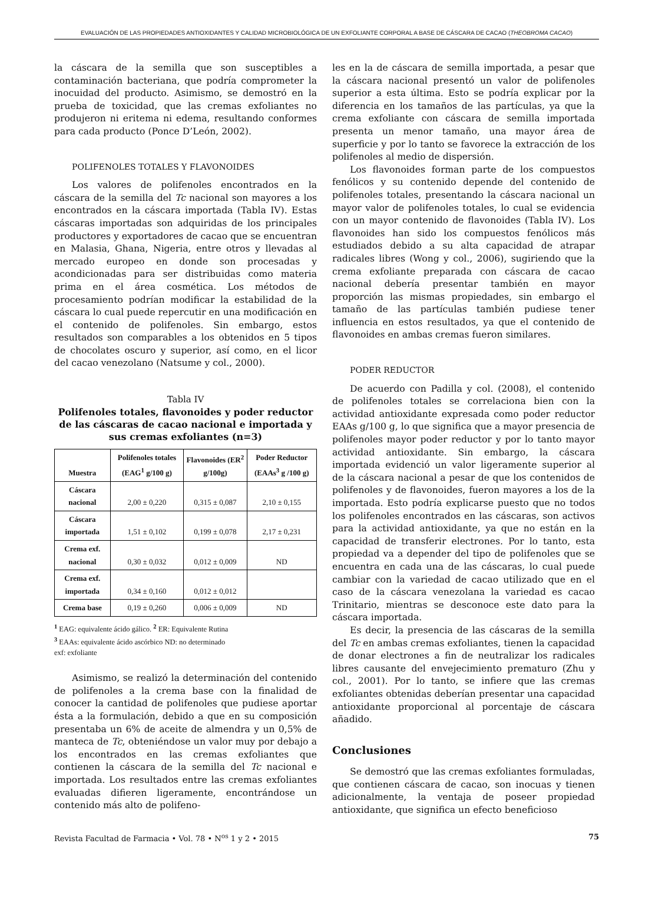EVALUACIÓN DE LAS PROPIEDADES ANTIOXIDANTES Y CALIDAD MICROBIOLÓGICA DE UN EXFOLIANTE CORPORAL A BASE DE CÁSCARA DE CACAO (THEOBROMA CACAO)
la cáscara de la semilla que son susceptibles a contaminación bacteriana, que podría comprometer la inocuidad del producto. Asimismo, se demostró en la prueba de toxicidad, que las cremas exfoliantes no produjeron ni eritema ni edema, resultando conformes para cada producto (Ponce D’León, 2002).
POLIFENOLES TOTALES Y FLAVONOIDES
Los valores de polifenoles encontrados en la cáscara de la semilla del Tc nacional son mayores a los encontrados en la cáscara importada (Tabla IV). Estas cáscaras importadas son adquiridas de los principales productores y exportadores de cacao que se encuentran en Malasia, Ghana, Nigeria, entre otros y llevadas al mercado europeo en donde son procesadas y acondicionadas para ser distribuidas como materia prima en el área cosmética. Los métodos de procesamiento podrían modificar la estabilidad de la cáscara lo cual puede repercutir en una modificación en el contenido de polifenoles. Sin embargo, estos resultados son comparables a los obtenidos en 5 tipos de chocolates oscuro y superior, así como, en el licor del cacao venezolano (Natsume y col., 2000).
Tabla IV
Polifenoles totales, flavonoides y poder reductor de las cáscaras de cacao nacional e importada y sus cremas exfoliantes (n=3)
| Muestra | Polifenoles totales (EAG<sup>1</sup> g/100 g) | Flavonoides (ER<sup>2</sup> g/100g) | Poder Reductor (EAAs<sup>3</sup> g /100 g) |
| --- | --- | --- | --- |
| Cáscara nacional | 2,00 ± 0,220 | 0,315 ± 0,087 | 2,10 ± 0,155 |
| Cáscara importada | 1,51 ± 0,102 | 0,199 ± 0,078 | 2,17 ± 0,231 |
| Crema exf. nacional | 0,30 ± 0,032 | 0,012 ± 0,009 | ND |
| Crema exf. importada | 0,34 ± 0,160 | 0,012 ± 0,012 | |
| Crema base | 0,19 ± 0,260 | 0,006 ± 0,009 | ND |
<sup>1</sup> EAG: equivalente ácido gálico. <sup>2</sup> ER: Equivalente Rutina
<sup>3</sup> EAAs: equivalente ácido ascórbico ND: no determinado
exf: exfoliante
Asimismo, se realizó la determinación del contenido de polifenoles a la crema base con la finalidad de conocer la cantidad de polifenoles que pudiese aportar ésta a la formulación, debido a que en su composición presentaba un 6% de aceite de almendra y un 0,5% de manteca de Tc, obteniéndose un valor muy por debajo a los encontrados en las cremas exfoliantes que contienen la cáscara de la semilla del Tc nacional e importada. Los resultados entre las cremas exfoliantes evaluadas difieren ligeramente, encontrándose un contenido más alto de polifeno-
les en la de cáscara de semilla importada, a pesar que la cáscara nacional presentó un valor de polifenoles superior a esta última. Esto se podría explicar por la diferencia en los tamaños de las partículas, ya que la crema exfoliante con cáscara de semilla importada presenta un menor tamaño, una mayor área de superficie y por lo tanto se favorece la extracción de los polifenoles al medio de dispersión.
Los flavonoides forman parte de los compuestos fenólicos y su contenido depende del contenido de polifenoles totales, presentando la cáscara nacional un mayor valor de polifenoles totales, lo cual se evidencia con un mayor contenido de flavonoides (Tabla IV). Los flavonoides han sido los compuestos fenólicos más estudiados debido a su alta capacidad de atrapar radicales libres (Wong y col., 2006), sugiriendo que la crema exfoliante preparada con cáscara de cacao nacional debería presentar también en mayor proporción las mismas propiedades, sin embargo el tamaño de las partículas también pudiese tener influencia en estos resultados, ya que el contenido de flavonoides en ambas cremas fueron similares.
PODER REDUCTOR
De acuerdo con Padilla y col. (2008), el contenido de polifenoles totales se correlaciona bien con la actividad antioxidante expresada como poder reductor EAAs g/100 g, lo que significa que a mayor presencia de polifenoles mayor poder reductor y por lo tanto mayor actividad antioxidante. Sin embargo, la cáscara importada evidenció un valor ligeramente superior al de la cáscara nacional a pesar de que los contenidos de polifenoles y de flavonoides, fueron mayores a los de la importada. Esto podría explicarse puesto que no todos los polifenoles encontrados en las cáscaras, son activos para la actividad antioxidante, ya que no están en la capacidad de transferir electrones. Por lo tanto, esta propiedad va a depender del tipo de polifenoles que se encuentra en cada una de las cáscaras, lo cual puede cambiar con la variedad de cacao utilizado que en el caso de la cáscara venezolana la variedad es cacao Trinitario, mientras se desconoce este dato para la cáscara importada.
Es decir, la presencia de las cáscaras de la semilla del Tc en ambas cremas exfoliantes, tienen la capacidad de donar electrones a fin de neutralizar los radicales libres causante del envejecimiento prematuro (Zhu y col., 2001). Por lo tanto, se infiere que las cremas exfoliantes obtenidas deberían presentar una capacidad antioxidante proporcional al porcentaje de cáscara añadido.
Conclusiones
Se demostró que las cremas exfoliantes formuladas, que contienen cáscara de cacao, son inocuas y tienen adicionalmente, la ventaja de poseer propiedad antioxidante, que significa un efecto beneficioso
Revista Facultad de Farmacia • Vol. 78 • N<sup>os</sup> 1 y 2 • 2015 75